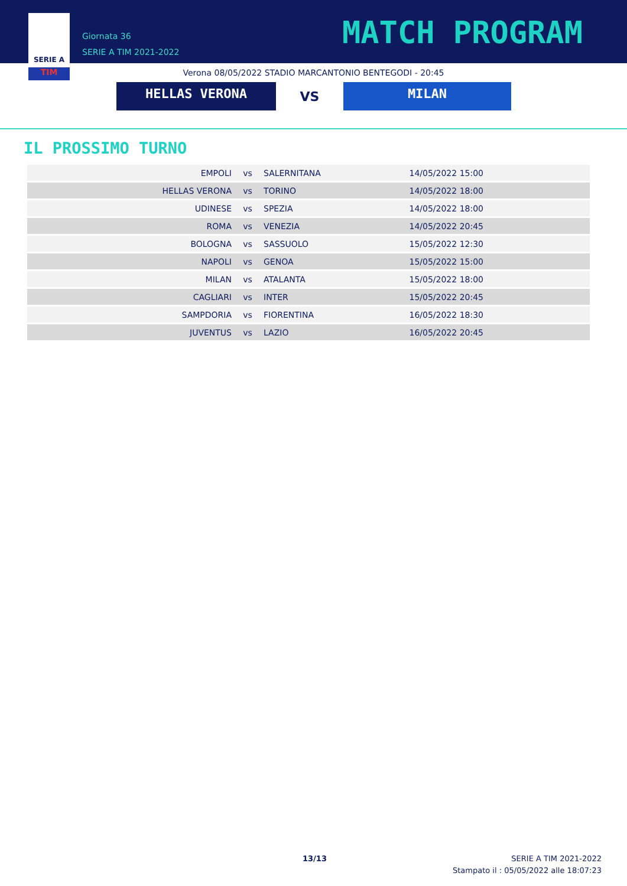SERIE A
TIM
Giornata 36
SERIE A TIM 2021-2022
MATCH PROGRAM
Verona 08/05/2022 STADIO MARCANTONIO BENTEGODI - 20:45
HELLAS VERONA
VS
MILAN
IL PROSSIMO TURNO
| EMPOLI | vs | SALERNITANA | 14/05/2022 15:00 |
| HELLAS VERONA | vs | TORINO | 14/05/2022 18:00 |
| UDINESE | vs | SPEZIA | 14/05/2022 18:00 |
| ROMA | vs | VENEZIA | 14/05/2022 20:45 |
| BOLOGNA | vs | SASSUOLO | 15/05/2022 12:30 |
| NAPOLI | vs | GENOA | 15/05/2022 15:00 |
| MILAN | vs | ATALANTA | 15/05/2022 18:00 |
| CAGLIARI | vs | INTER | 15/05/2022 20:45 |
| SAMPDORIA | vs | FIORENTINA | 16/05/2022 18:30 |
| JUVENTUS | vs | LAZIO | 16/05/2022 20:45 |
13/13
SERIE A TIM 2021-2022
Stampato il : 05/05/2022 alle 18:07:23